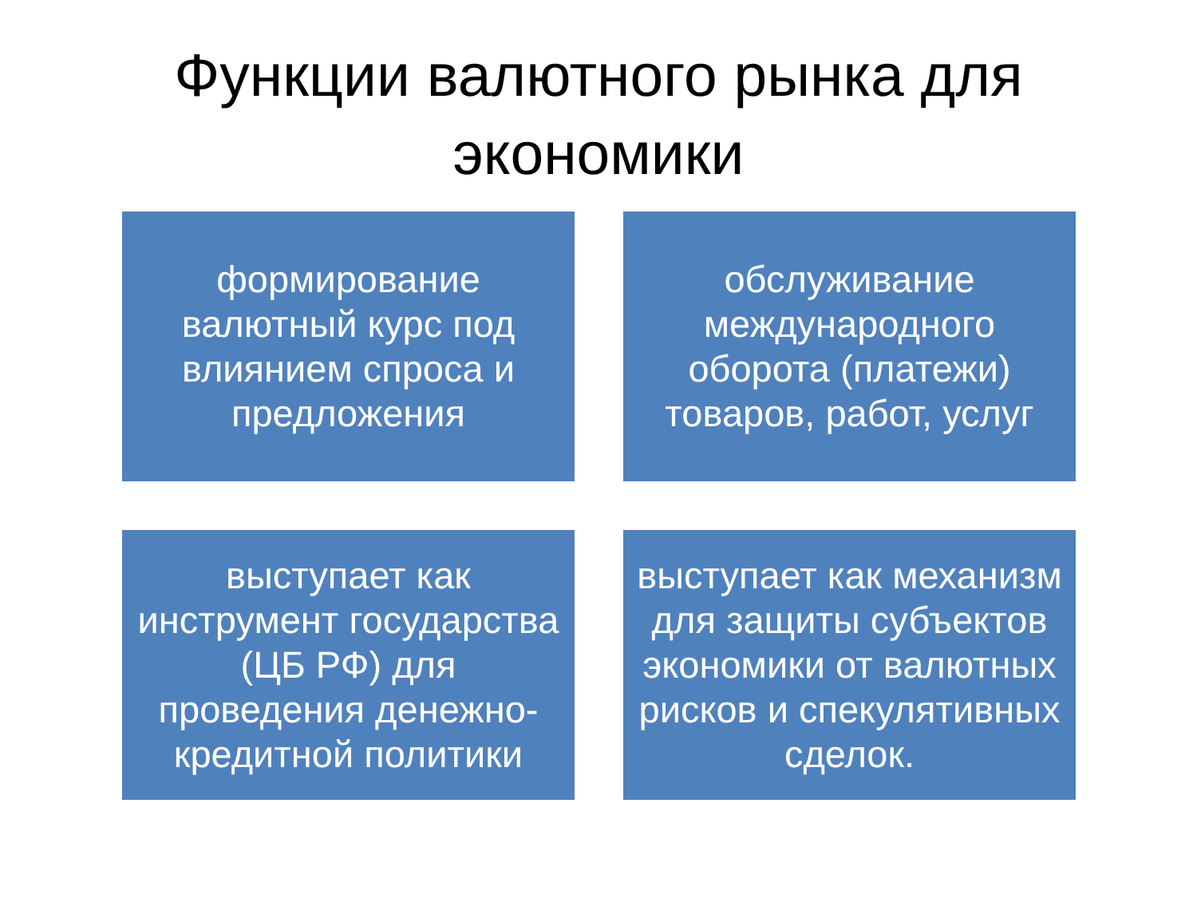Функции валютного рынка для
экономики
формирование
валютный курс под влиянием спроса и предложения
обслуживание международного оборота (платежи) товаров, работ, услуг
выступает как инструмент государства (ЦБ РФ) для проведения денежно-кредитной политики
выступает как механизм для защиты субъектов экономики от валютных рисков и спекулятивных сделок.